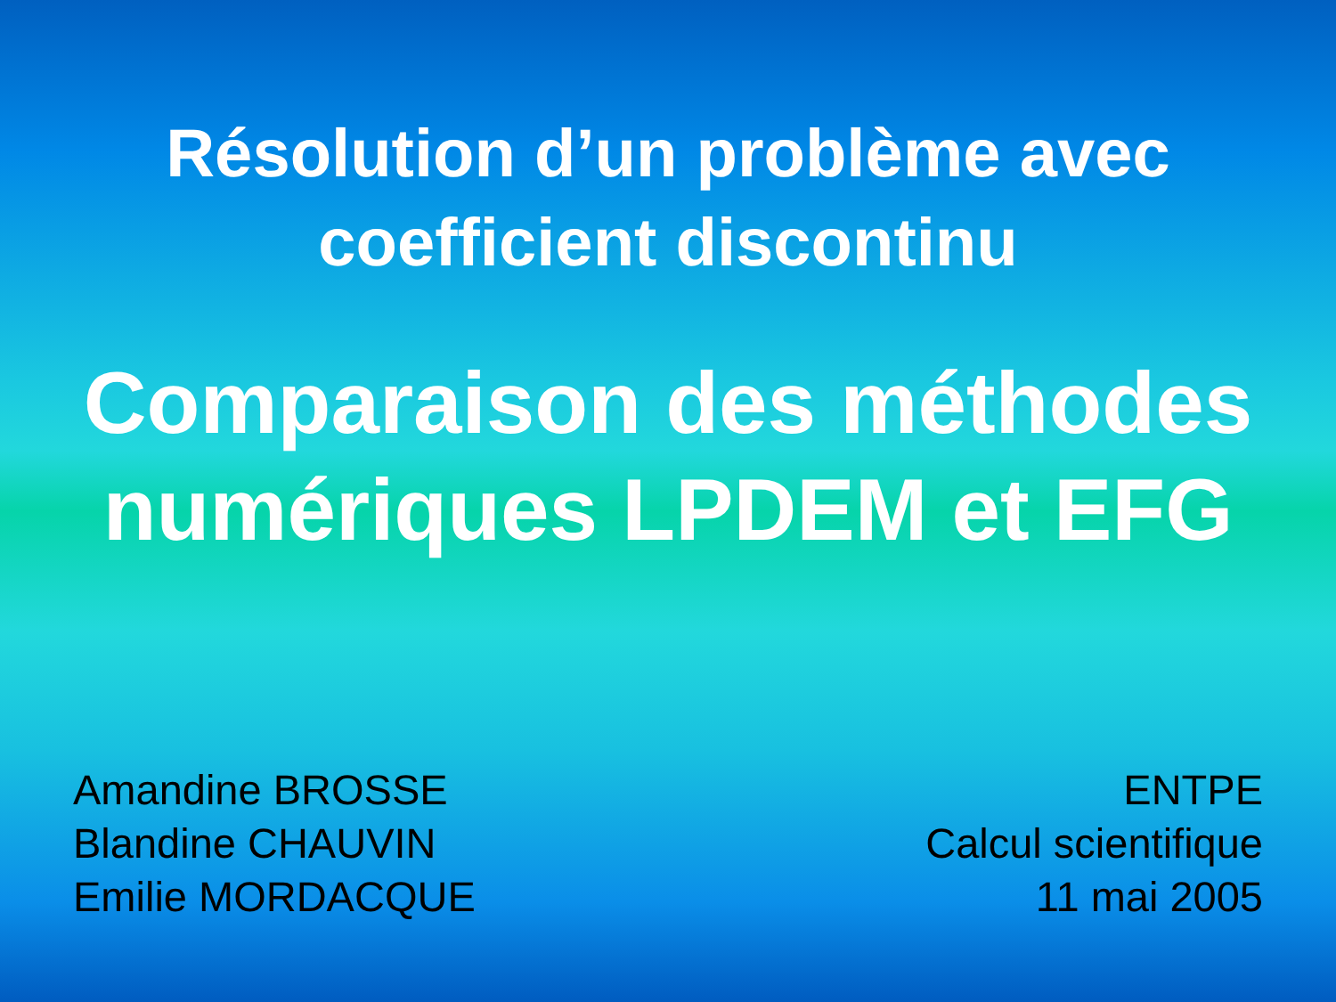Résolution d’un problème avec
coefficient discontinu
Comparaison des méthodes
numériques LPDEM et EFG
Amandine BROSSE
Blandine CHAUVIN
Emilie MORDACQUE
ENTPE
Calcul scientifique
11 mai 2005